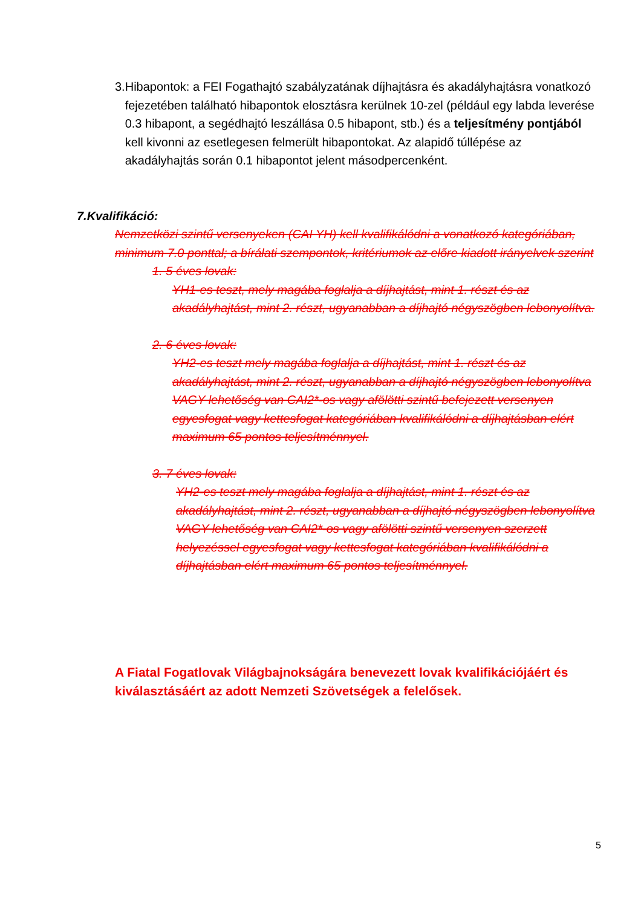3. Hibapontok: a FEI Fogathajtó szabályzatának díjhajtásra és akadályhajtásra vonatkozó fejezetében található hibapontok elosztásra kerülnek 10-zel (például egy labda leverése 0.3 hibapont, a segédhajtó leszállása 0.5 hibapont, stb.) és a teljesítmény pontjából kell kivonni az esetlegesen felmerült hibapontokat. Az alapidő túllépése az akadályhajtás során 0.1 hibapontot jelent másodpercenként.
7.Kvalifikáció:
Nemzetközi szintű versenyeken (CAI YH) kell kvalifikálódni a vonatkozó kategóriában, minimum 7.0 ponttal; a bírálati szempontok, kritériumok az előre kiadott irányelvek szerint
1. 5 éves lovak:
YH1-es teszt, mely magába foglalja a díjhajtást, mint 1. részt és az akadályhajtást, mint 2. részt, ugyanabban a díjhajtó négyszögben lebonyolítva.
2. 6 éves lovak:
YH2-es teszt mely magába foglalja a díjhajtást, mint 1. részt és az akadályhajtást, mint 2. részt, ugyanabban a díjhajtó négyszögben lebonyolítva
VAGY lehetőség van CAI2*-os vagy afölötti szintű befejezett versenyen egyesfogat vagy kettesfogat kategóriában kvalifikálódni a díjhajtásban elért maximum 65 pontos teljesítménnyel.
3. 7 éves lovak:
YH2-es teszt mely magába foglalja a díjhajtást, mint 1. részt és az akadályhajtást, mint 2. részt, ugyanabban a díjhajtó négyszögben lebonyolítva
VAGY lehetőség van CAI2*-os vagy afölötti szintű versenyen szerzett helyezéssel egyesfogat vagy kettesfogat kategóriában kvalifikálódni a díjhajtásban elért maximum 65 pontos teljesítménnyel.
A Fiatal Fogatlovak Világbajnokságára benevezett lovak kvalifikációjáért és kiválasztásáért az adott Nemzeti Szövetségek a felelősek.
5